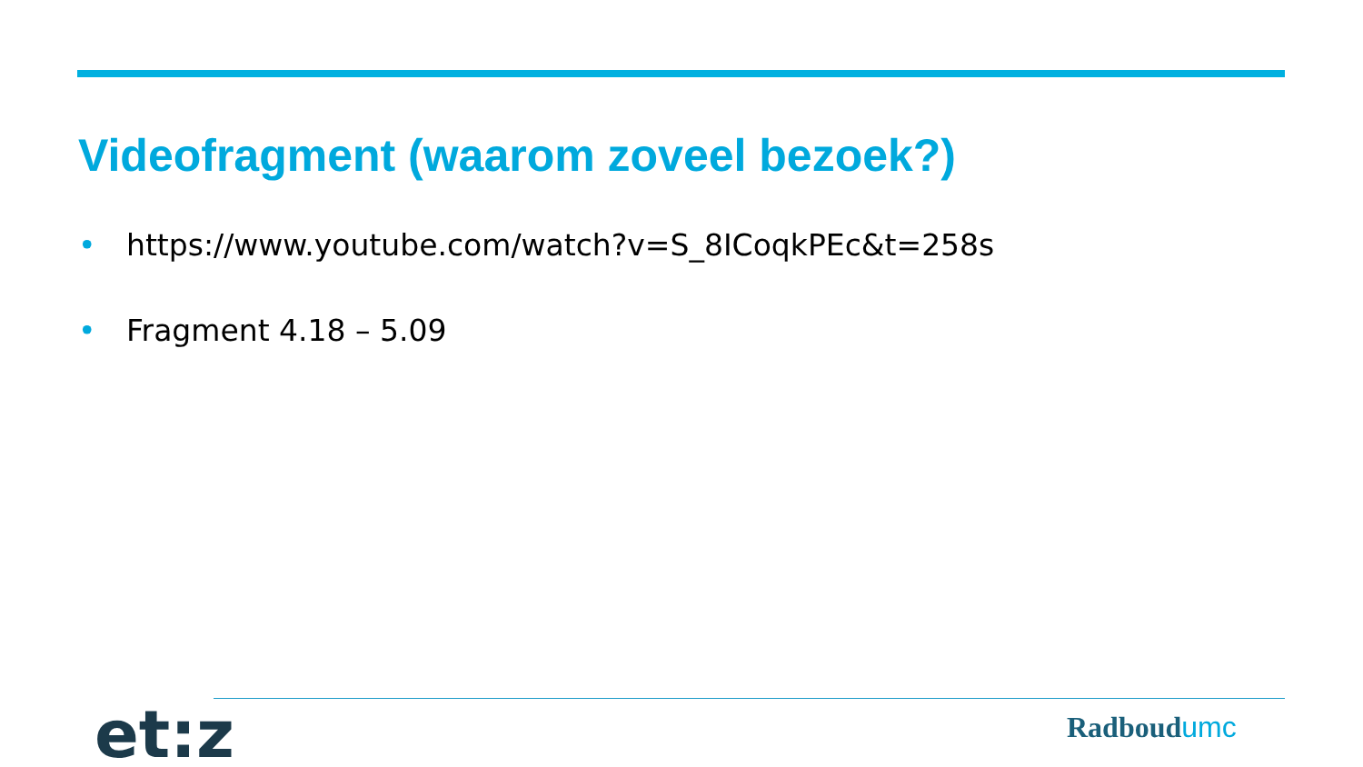Videofragment (waarom zoveel bezoek?)
• https://www.youtube.com/watch?v=S_8ICoqkPEc&t=258s
• Fragment 4.18 – 5.09
et:z Radboudumc